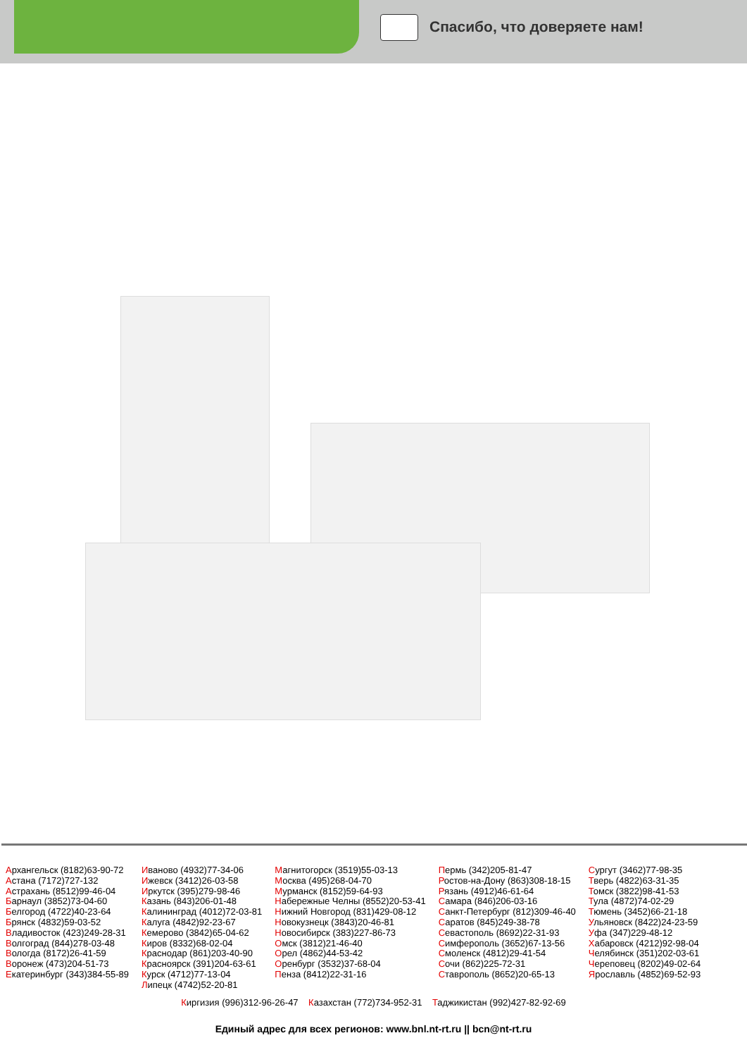Спасибо, что доверяете нам!
Архангельск (8182)63-90-72
Астана (7172)727-132
Астрахань (8512)99-46-04
Барнаул (3852)73-04-60
Белгород (4722)40-23-64
Брянск (4832)59-03-52
Владивосток (423)249-28-31
Волгоград (844)278-03-48
Вологда (8172)26-41-59
Воронеж (473)204-51-73
Екатеринбург (343)384-55-89
Иваново (4932)77-34-06
Ижевск (3412)26-03-58
Иркутск (395)279-98-46
Казань (843)206-01-48
Калининград (4012)72-03-81
Калуга (4842)92-23-67
Кемерово (3842)65-04-62
Киров (8332)68-02-04
Краснодар (861)203-40-90
Красноярск (391)204-63-61
Курск (4712)77-13-04
Липецк (4742)52-20-81
Магнитогорск (3519)55-03-13
Москва (495)268-04-70
Мурманск (8152)59-64-93
Набережные Челны (8552)20-53-41
Нижний Новгород (831)429-08-12
Новокузнецк (3843)20-46-81
Новосибирск (383)227-86-73
Омск (3812)21-46-40
Орел (4862)44-53-42
Оренбург (3532)37-68-04
Пенза (8412)22-31-16
Пермь (342)205-81-47
Ростов-на-Дону (863)308-18-15
Рязань (4912)46-61-64
Самара (846)206-03-16
Санкт-Петербург (812)309-46-40
Саратов (845)249-38-78
Севастополь (8692)22-31-93
Симферополь (3652)67-13-56
Смоленск (4812)29-41-54
Сочи (862)225-72-31
Ставрополь (8652)20-65-13
Сургут (3462)77-98-35
Тверь (4822)63-31-35
Томск (3822)98-41-53
Тула (4872)74-02-29
Тюмень (3452)66-21-18
Ульяновск (8422)24-23-59
Уфа (347)229-48-12
Хабаровск (4212)92-98-04
Челябинск (351)202-03-61
Череповец (8202)49-02-64
Ярославль (4852)69-52-93
Киргизия (996)312-96-26-47 Казахстан (772)734-952-31 Таджикистан (992)427-82-92-69
Единый адрес для всех регионов: www.bnl.nt-rt.ru || bcn@nt-rt.ru